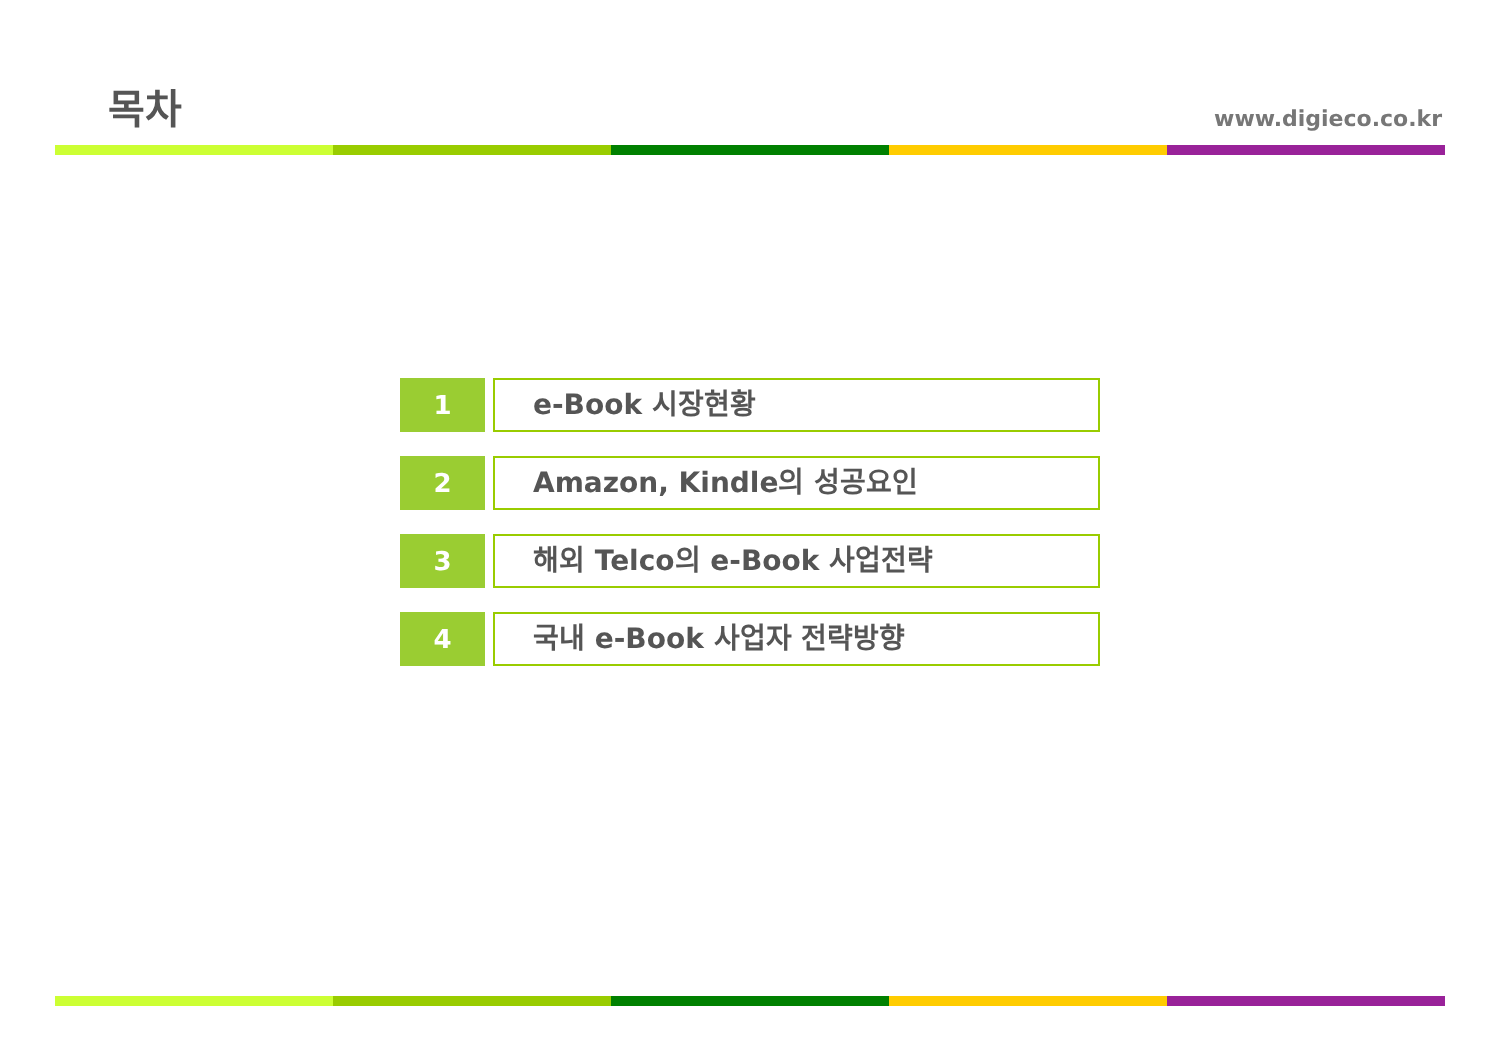목차
www.digieco.co.kr
1
e-Book 시장현황
2
Amazon, Kindle의 성공요인
3
해외 Telco의 e-Book 사업전략
4
국내 e-Book 사업자 전략방향